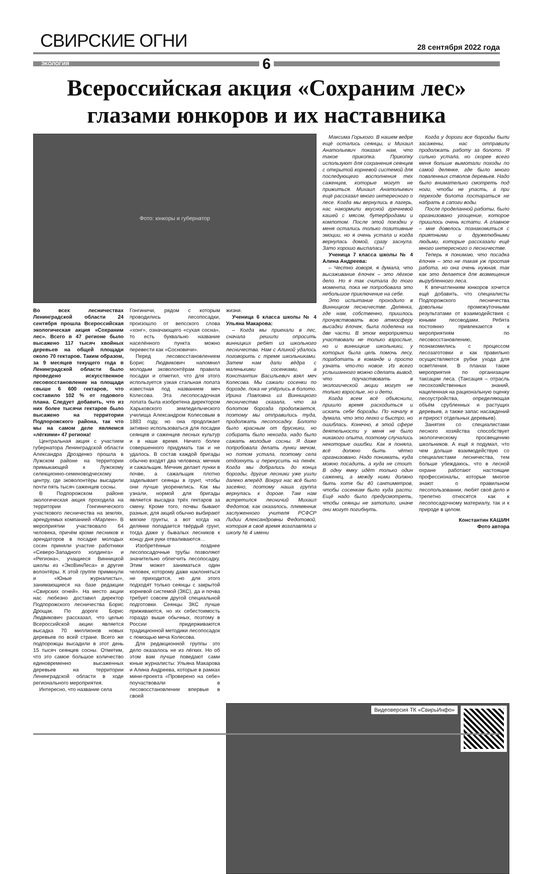СВИРСКИЕ ОГНИ
28 сентября 2022 года
ЭКОЛОГИЯ
6
Всероссийская акция «Сохраним лес»
глазами юнкоров и их наставника
Фото: юнкоры и губернатор
Максима Горького. В нашем ведре ещё остались сеянцы, и Михаил Анатольевич показал нам, что такое прикопка. Прикопку используют для сохранения сеянцев с открытой корневой системой для последующего восполнения тех саженцев, которые могут не прижиться. Михаил Анатольевич ещё рассказал много интересного о лесе. Когда мы вернулись в лагерь, нас накормили вкусной гречневой кашей с мясом, бутербродами и компотом. После этой поездки у меня остались только позитивные эмоции, но я очень устала и когда вернулась домой, сразу заснула. Зато хорошо выспалась!
Ученица 7 класса школы № 4 Алина Андреева:
– Честно говоря, я думала, что высаживание ёлочек – это лёгкое дело. Но я так считала до того момента, пока не попробовала это небольшое приключение на себе.
Это испытание проходило в Винницком лесничестве. Делянка, где нам, собственно, пришлось прочувствовать всю атмосферу высадки ёлочек, была поделена на две части. В этом мероприятии участвовали не только взрослые, но и винницкие школьники, у которых была цель помочь лесу, поработать в команде и просто узнать что-то новое. Из всего услышанного можно сделать вывод, что поучаствовать в экологической акции могут не только взрослые, но и дети.
Когда всем всё объяснили, пришло время расходиться и искать себе борозды. По началу я думала, что это легко и быстро, но ошиблась. Конечно, в этой сфере деятельности у меня не было никакого опыта, поэтому случались некоторые ошибки. Как я поняла, всё должно быть чётко организовано. Надо понимать, куда можно посадить, а куда не стоит. В одну ямку идёт только один саженец, а между ними должно быть хотя бы 40 сантиметров, чтобы сосенкам было куда расти. Ещё надо было предусмотреть, чтобы сеянцы не затопило, иначе они могут погибнуть.
Когда у дороги все борозды были засажены, нас отправили продолжать работу за болото. Я сильно устала, но скорее всего меня больше вымотали походы по самой делянке, где было много поваленных стволов деревьев. Надо было внимательно смотреть под ноги, чтобы не упасть, а при переходе болота постараться не набрать в сапоги воды.
После проделанной работы, было организовано угощение, которое пришлось очень кстати. А главное – мне довелось познакомиться с приятными и дружелюбными людьми, которые рассказали ещё много интересного о лесничестве.
Теперь я понимаю, что посадка ёлочек – это не такая уж простая работа, но она очень нужная, так как это делается для возмещения вырубленного леса.
К впечатлениям юнкоров хочется ещё добавить, что специалисты Подпорожского лесничества довольны промежуточными результатами от взаимодействия с юными лесоводами. Ребята постоянно привлекаются к мероприятиям по лесовосстановлению, познакомились с процессом лесозаготовки и как правильно осуществляются рубки ухода для осветления. В планах также мероприятия по организации таксации леса. (Таксация – отрасль лесохозяйственных знаний, нацеленная на рациональную оценку лесоустройства, определяющая объём срубленных и растущих деревьев, а также запас насаждений и прирост отдельных деревьев).
Занятия со специалистами лесного хозяйства способствует экологическому просвещению школьников. А ещё я подумал, что чем дольше взаимодействую со специалистами лесничества, тем больше убеждаюсь, что в лесной охране работают настоящие профессионалы, которые многое знают о правильном лесопользовании, любят своё дело и трепетно относятся как к лесопосадочному материалу, так и к природе в целом.
Константин КАШИН
Фото автора
Во всех лесничествах Ленинградской области 24 сентября прошла Всероссийская экологическая акция «Сохраним лес». Всего в 47 регионе было высажено 117 тысяч хвойных деревьев на общей площади около 70 гектаров. Таким образом, за 9 месяцев текущего года в Ленинградской области было проведено искусственное лесовосстановление на площади свыше 6 600 гектаров, что составило 102 % от годового плана. Следует добавить, что из них более тысячи гектаров было высажено на территории Подпорожского района, так что мы на самом деле являемся «лёгкими» 47 региона!
Центральная акция с участием губернатора Ленинградской области Александра Дрозденко прошла в Лужском районе на территории примыкающей к Лужскому селекционно-семеноводческому центру, где эковолонтёры высадили почти пять тысяч саженцев сосны.
В Подпорожском районе экологическая акция проходила на территории Гонгинического участкового лесничества на землях, арендуемых компанией «Марлен». В мероприятии участвовало 64 человека, причём кроме лесников и арендаторов в посадке молодых сосен приняли участие работники «Северо-Западного холдинга» и «Региона», учащиеся Винницкой школы из «ЭкоВинЛеса» и другие волонтёры. К этой группе примкнули и «Юные журналисты», занимающиеся на базе редакции «Свирских огней». На место акции нас любезно доставил директор Подпорожского лесничества Борис Дрощак. По дороге Борис Людвикович рассказал, что целью Всероссийской акции является высадка 70 миллионов новых деревьев по всей стране. Всего же подпорожцы высадили в этот день 15 тысяч сеянцев сосны. Отметим, что это самое большое количество единовременно высаженных деревьев на территории Ленинградской области в ходе регионального мероприятия.
Интересно, что название села
Гонгиничи, рядом с которым проводились лесопосадки, произошло от вепсского слова «хонг», означающего «сухая сосна», то есть буквально название населённого пункта можно перевести как «Сосновичи».
Перед лесовосстановлением Борис Людвикович напомнил молодым эковолонтёрам правила посадки и отметил, что для этого используется узкая стальная лопата известная под названием меч Колесова. Эта лесопосадочная лопата была изобретена директором Харьковского земледельческого училища Александром Колесовым в 1883 году, но она продолжает активно использоваться для посадки сеянцев и саженцев лесных культур и в наше время. Ничего более совершенного придумать так и не удалось. В состав каждой бригады обычно входят два человека: мечник и сажальщик. Мечник делает лунки в почве, а сажальщик плотно заделывает сеянцы в грунт, чтобы они лучше укоренились. Как мы узнали, нормой для бригады является высадка трёх гектаров за смену. Кроме того, почвы бывают разные, для акций обычно выбирают мягкие грунты, а вот когда на делянке попадается твёрдый грунт, тогда даже у бывалых лесников к концу дня руки отваливаются…
Изобретённые позднее лесопосадочные трубы позволяют значительно облегчить лесопосадку. Этим может заниматься один человек, которому даже наклоняться не приходится, но для этого подходят только сеянцы с закрытой корневой системой (ЗКС), да и почва требует совсем другой специальной подготовки. Сеянцы ЗКС лучше приживаются, но их себестоимость гораздо выше обычных, поэтому в России придерживаются традиционной методики лесопосадок с помощью меча Колесова.
Для редакционной группы это дело оказалось не из лёгких. Но об этом вам лучше поведают сами юные журналисты: Ульяна Макарова и Алина Андреева, которые в рамках мини-проекта «Проверено на себе» поучаствовали в лесовосстановлении впервые в своей
жизни.
Ученица 6 класса школы № 4 Ульяна Макарова:
– Когда мы приехали в лес, сначала решили опросить винницких ребят из школьного лесничества. Нам с Алиной удалось поговорить с тремя школьниками. Затем нам дали вёдра с маленькими сосенками, а Константин Васильевич взял меч Колесова. Мы сажали сосенки по борозде, пока не упёрлись в болото. Ирина Павловна из Винницкого лесничества сказала, что за болотом борозда продолжается, поэтому мы отправились туда, продолжать лесопосадку. Болото было красным от брусники, но собирать было некогда, надо было сажать молодые сосны. Я даже попробовала делать лунки мечом, но потом устала, поэтому села отдохнуть и перекусить на пенёк. Когда мы добрались до конца борозды, другие лесники уже ушли далеко вперёд. Вокруг нас всё было засеяно, поэтому наша группа вернулась к дороге. Там нам встретился лесничий Михаил Федотов, как оказалось, племянник заслуженного учителя РСФСР Лидии Александровны Федотовой, которая в своё время возглавляла и школу № 4 имени
Видеоверсия ТК «СвирьИнфо»